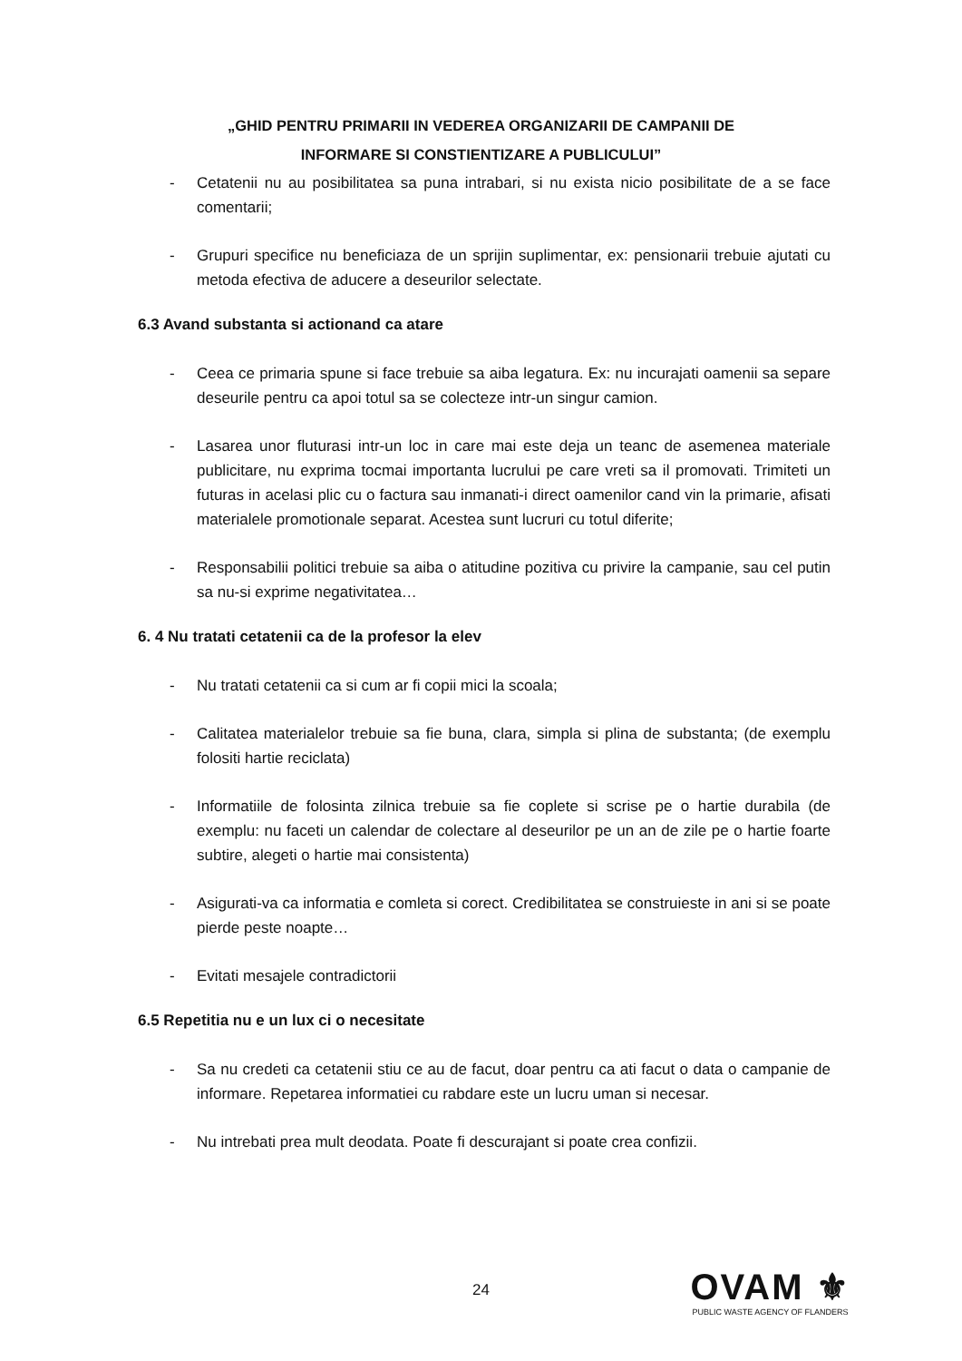„GHID PENTRU PRIMARII IN VEDEREA ORGANIZARII DE CAMPANII DE
INFORMARE SI CONSTIENTIZARE A PUBLICULUI”
- Cetatenii nu au posibilitatea sa puna intrabari, si nu exista nicio posibilitate de a se face comentarii;
- Grupuri specifice nu beneficiaza de un sprijin suplimentar, ex: pensionarii trebuie ajutati cu metoda efectiva de aducere a deseurilor selectate.
6.3 Avand substanta si actionand ca atare
- Ceea ce primaria spune si face trebuie sa aiba legatura. Ex: nu incurajati oamenii sa separe deseurile pentru ca apoi totul sa se colecteze intr-un singur camion.
- Lasarea unor fluturasi intr-un loc in care mai este deja un teanc de asemenea materiale publicitare, nu exprima tocmai importanta lucrului pe care vreti sa il promovati. Trimiteti un futuras in acelasi plic cu o factura sau inmanati-i direct oamenilor cand vin la primarie, afisati materialele promotionale separat. Acestea sunt lucruri cu totul diferite;
- Responsabilii politici trebuie sa aiba o atitudine pozitiva cu privire la campanie, sau cel putin sa nu-si exprime negativitatea…
6. 4 Nu tratati cetatenii ca de la profesor la elev
- Nu tratati cetatenii ca si cum ar fi copii mici la scoala;
- Calitatea materialelor trebuie sa fie buna, clara, simpla si plina de substanta; (de exemplu folositi hartie reciclata)
- Informatiile de folosinta zilnica trebuie sa fie coplete si scrise pe o hartie durabila (de exemplu: nu faceti un calendar de colectare al deseurilor pe un an de zile pe o hartie foarte subtire, alegeti o hartie mai consistenta)
- Asigurati-va ca informatia e comleta si corect. Credibilitatea se construieste in ani si se poate pierde peste noapte…
- Evitati mesajele contradictorii
6.5 Repetitia nu e un lux ci o necesitate
- Sa nu credeti ca cetatenii stiu ce au de facut, doar pentru ca ati facut o data o campanie de informare. Repetarea informatiei cu rabdare este un lucru uman si necesar.
- Nu intrebati prea mult deodata. Poate fi descurajant si poate crea confizii.
24
OVAM ⚜
PUBLIC WASTE AGENCY OF FLANDERS